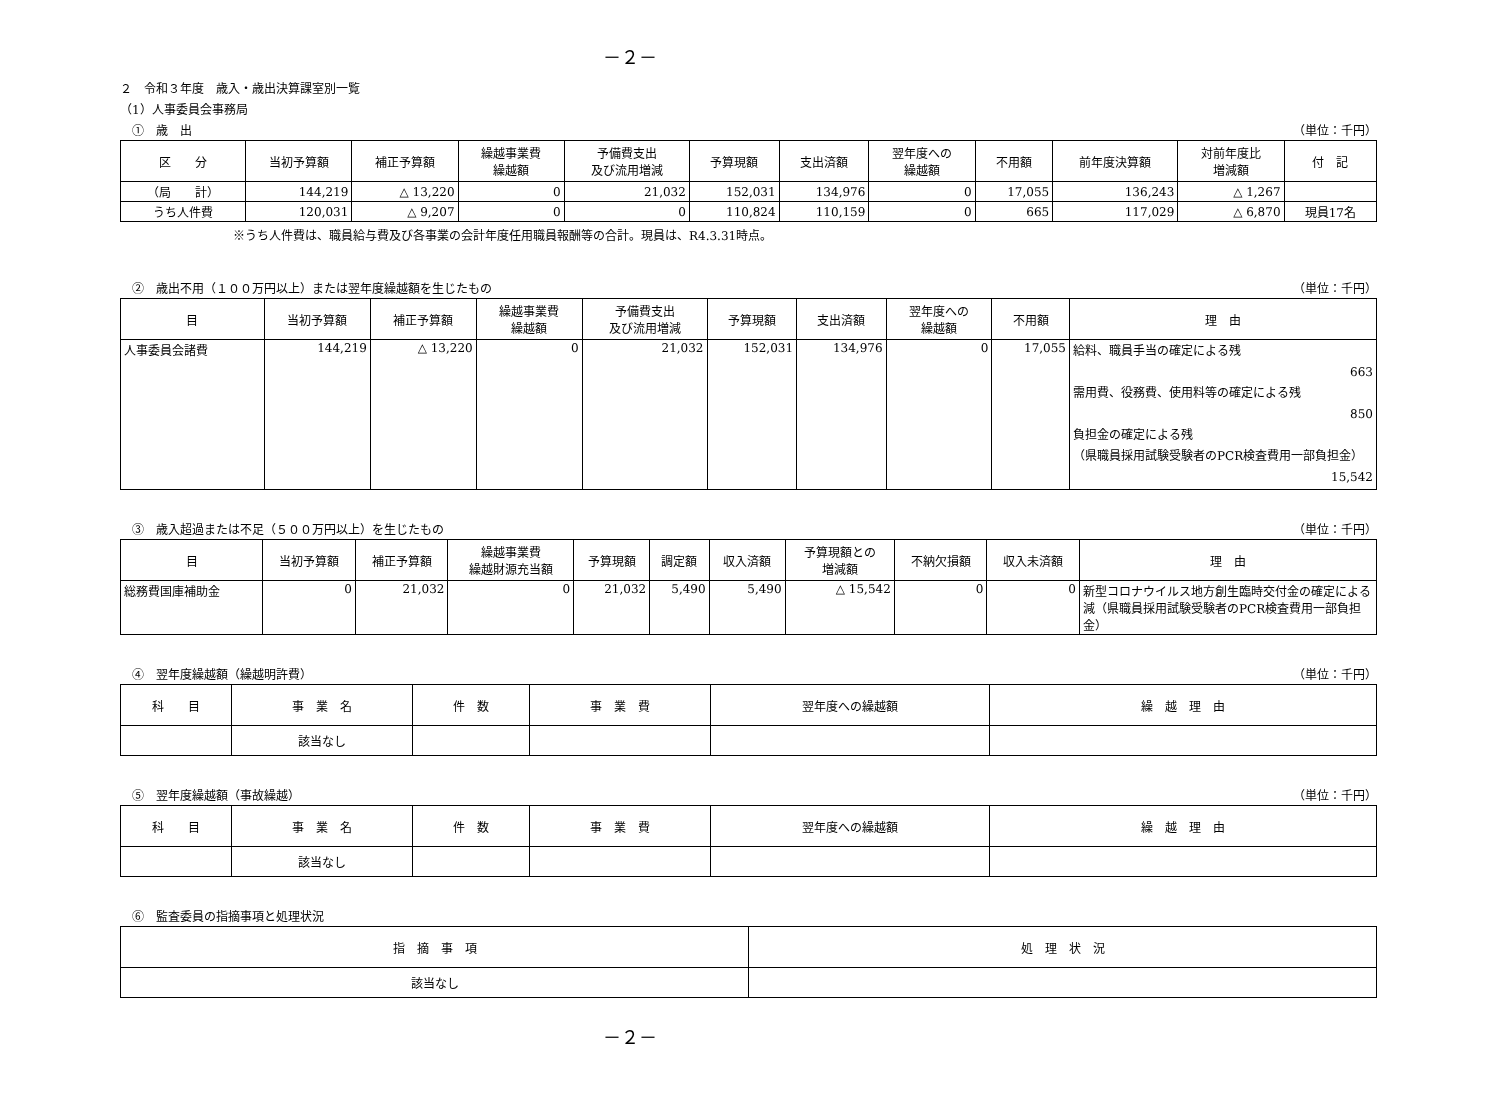－２－
２　令和３年度　歳入・歳出決算課室別一覧
（1）人事委員会事務局
　①　歳　出 （単位：千円）
| 区 分 | 当初予算額 | 補正予算額 | 繰越事業費 繰越額 | 予備費支出 及び流用増減 | 予算現額 | 支出済額 | 翌年度への 繰越額 | 不用額 | 前年度決算額 | 対前年度比 増減額 | 付 記 |
| --- | --- | --- | --- | --- | --- | --- | --- | --- | --- | --- | --- |
| （局 計） | 144,219 | △ 13,220 | 0 | 21,032 | 152,031 | 134,976 | 0 | 17,055 | 136,243 | △ 1,267 | |
| うち人件費 | 120,031 | △ 9,207 | 0 | 0 | 110,824 | 110,159 | 0 | 665 | 117,029 | △ 6,870 | 現員17名 |
※うち人件費は、職員給与費及び各事業の会計年度任用職員報酬等の合計。現員は、R4.3.31時点。
　②　歳出不用（１００万円以上）または翌年度繰越額を生じたもの （単位：千円）
| 目 | 当初予算額 | 補正予算額 | 繰越事業費 繰越額 | 予備費支出 及び流用増減 | 予算現額 | 支出済額 | 翌年度への 繰越額 | 不用額 | 理 由 |
| --- | --- | --- | --- | --- | --- | --- | --- | --- | --- |
| 人事委員会諸費 | 144,219 | △ 13,220 | 0 | 21,032 | 152,031 | 134,976 | 0 | 17,055 | 給料、職員手当の確定による残 663 需用費、役務費、使用料等の確定による残 850 負担金の確定による残 （県職員採用試験受験者のPCR検査費用一部負担金） 15,542 |
　③　歳入超過または不足（５００万円以上）を生じたもの （単位：千円）
| 目 | 当初予算額 | 補正予算額 | 繰越事業費 繰越財源充当額 | 予算現額 | 調定額 | 収入済額 | 予算現額との 増減額 | 不納欠損額 | 収入未済額 | 理 由 |
| --- | --- | --- | --- | --- | --- | --- | --- | --- | --- | --- |
| 総務費国庫補助金 | 0 | 21,032 | 0 | 21,032 | 5,490 | 5,490 | △ 15,542 | 0 | 0 | 新型コロナウイルス地方創生臨時交付金の確定による減（県職員採用試験受験者のPCR検査費用一部負担金） |
　④　翌年度繰越額（繰越明許費） （単位：千円）
| 科 目 | 事 業 名 | 件 数 | 事 業 費 | 翌年度への繰越額 | 繰 越 理 由 |
| --- | --- | --- | --- | --- | --- |
| | 該当なし | | | | |
　⑤　翌年度繰越額（事故繰越） （単位：千円）
| 科 目 | 事 業 名 | 件 数 | 事 業 費 | 翌年度への繰越額 | 繰 越 理 由 |
| --- | --- | --- | --- | --- | --- |
| | 該当なし | | | | |
　⑥　監査委員の指摘事項と処理状況
| 指 摘 事 項 | 処 理 状 況 |
| --- | --- |
| 該当なし | |
－２－